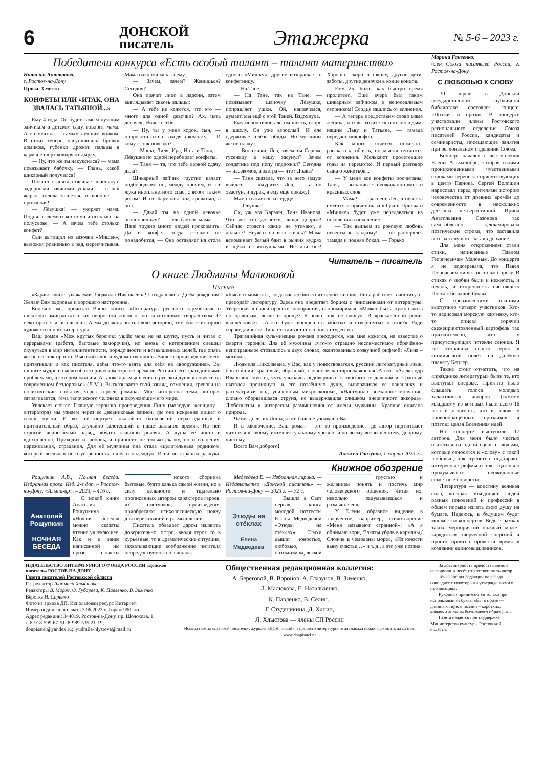6 ДОНСКОЙ
писатель Этажерка № 5-6 – 2023 г.
Победители конкурса «Есть особый талант – талант материнства»
Наталья Литвякова,
г. Ростов-на-Дону
Проза, 3 место
КОНФЕТЫ ИЛИ «ИТАК, ОНА ЗВАЛАСЬ ТАТЬЯНОЙ...»
Ему 4 года. Он будет самым лучшим зайчиком в детском саду, говорит мама. А он мечтал — самым лучшим волком. И стоит теперь, насупившись: бровки домиком, губёнки дрожат, пальцы в кармане шорт ковыряют дырку.
— Ну, что же ты накуксился? — мама повязывает бабочку. — Глянь, какой шикарный получился!
Пока она занята, стягивает шапочку с задорными заячьими ушами — в ней жарко, голова чешется, и вообще, — противная!
— Лёвушка! — укоряет мама. Подняла элемент костюма и осеклась на полуслове. — А зачем тебе столько конфет?
Сын вытащил из вазочки «Мишек», выложил ровненько в ряд, пересчитывая. Мама наклонилась к нему:
— Зачем, зачем? Женишься? Сегодня?
Она прячет лицо в ладони, затем выглядывает сквозь пальцы:
— А тебе не кажется, что это — много для одной девочки? Ах, пять девочек. Ничего себе.
— Ну, ты у меня ходок, сын, — пророкотал отец, заходя в комнату. — И кому ж так повезло?
— Маша, Лиля, Ира, Ната и Таня, — Лёвушка по одной перебирает конфеты.
— Таня — та, что тебе первой сдачу дала?
Шикарный зайчик грустно качает подбородком: он, между прочим, её от жука инопланетного спас, с вооот таким рогом! И от Бармалея под кроватью, а она...
— Давай ты на одной девочке остановишься? — улыбается мама. — Папе трудно много людей прокормить. Да и конфет тогда столько не понадобится, — Она оставляет на столе одного «Мишку», другие возвращает в конфетницу.
— На Тане.
— На Тане, так на Тане, — повязывает шапочку Лёвушке, поправляет ушки. Ой, наплачемся, думает, мы ещё с этой Таней. Вздохнула.
Ему исполнилось летом шесть, скоро в школу. Он уже взрослый! И еле сдерживает слёзы обиды. Но мужчины же не плачут.
— Вот скажи, Лев, зачем ты Серёже гусеницу в кашу засунул? Зачем солдатика под попу подложил? Сегодня — насекомое, а завтра — что? Драка?
— Таня сказала, что за него замуж выйдет, — хмурится Лев, — а он хвастун, и дурак, я ему ещё покажу!
Мама хватается за сердце:
— Лёвушка!
Ох, уж эта Кармен, Таня Иванова. Что же это делается, люди добрые! Сейчас страсти какие не утихают, а дальше? Неужто на всю жизнь? Мама вспоминает белый бант в рыжих кудрях и щёки с веснушками. Не дай бог! Хорошо, скоро в школу, другие дети, заботы, другие девочки в конце концов.
Ему 25. Боже, как быстро время пролетело. Ещё вчера был таким шикарным зайчиком и непоседливым озорником! Сердце зашлось от волнения.
— А теперь предоставим слово маме жениха, что вы хотите сказать молодым, нашим Льву и Татьяне, — тамада передаёт микрофон.
Как много хочется пожелать, рассказать, обнять, но мысли путаются от волнения. Мелькают пролетевшие годы на перемотке. И первый разговор сына о женитьбе...
— У меня все конфеты посчитаны, Таня, — выпаливает неожиданно вместо красивых слов.
— Мама! — краснеет Лев, а невеста смеётся и прячет глаза в букет. Притча о «Мишке» будет уже передаваться из поколения в поколение.
— Так выпьем за роковую любовь невесты к сладкому! — не растерялся тамада и поднял бокал. — Горько!
Читатель – писатель
О книге Людмилы Малюковой
Письмо
«Здравствуйте, уважаемая Людмила Николаевна! Поздравляю с Днём рождения! Желаю Вам здоровья и хорошего настроения.
Конечно же, прочитал Ваши книги. «Литература русского зарубежья» о писателях-эмигрантах с их непростой жизнью, но талантливым творчеством. О некоторых я и не слышал. А мы должны знать свою историю, тем более историю художественной литературы.
Ваш роман «Меж крутых берегов» увлёк меня не на шутку, пусть и читал с перерывами (работа, бытовые заморочки), но вновь с нетерпением спешил окунуться в мир интеллигентности, порядочности и возвышенных целей, где опять же не всё так просто. Высокий слог и художественность Вашего произведения меня притягивали и как писателя, дабы что-то взять для себя на «вооружение». Вы пишите мудро и смело об историческом отрезке времени России с его трагедийными проблемами, в котором жил и я. А также «размышления о русской душе и совести на современном бездорожье» (Л.М.). Высказываете свой взгляд, сомнения, тревоги на политические события через героев романа. Мне интересна тема, которая затрагивается, тема творческого человека в окружающем его мире.
Увлекает сюжет. Главную героиню произведения Лину (молодую женщину – литератора) мы узнаём через её дневниковые записи, где она искренне пишет о своей жизни. И вот её портрет: «какой-то блоковский неразгаданный и притягательный образ, случайно залетевший в наше шальное время». На ней строгий чёрно-белый наряд, «будто клавиши рояля». А душа её чиста и вдохновенна. Приходит и любовь, и приносит не только сказку, но и волнения, переживания, страдания. Для её мужчины она стала «целительным родником, который вселял в него уверенность, силу и надежду». И ей не страшна разлука: «Бывают моменты, когда час любви стоит целой жизни». Лина работает в институте, преподаёт литературу. Здесь она предстаёт борцом с чиновниками от литературы. Уверенная в своей правоте, напористая, непримиримая. «Может быть, нужно жить по правилам, легче и проще? Я знаю: так не смогу». В «раскалённой речи» выплёскивает: «А кто будет воскрешать забытых и отвергнутых поэтов?». Ради справедливости Лина отстаивает способных студентов.
Трагедийная кульминация романа приходится, как мне кажется, на известие о смерти героини. Для её мужчины «что-то страшно несовместимое обречённо-непоправимое отозвалось в двух словах, окантованных созвучной рифмой: «Лина – могила».
Людмила Николаевна, у Вас, как у повествователя, русский литературный язык, богатейший, красивый, образный, словно вязь старославянская. А вот: «Александр Иванович слушал, чуть улыбаясь недоверчиво, словно кто-то далёкий и странный пытался проникнуть в его потаённую душу, выворачивая её наизнанку и рассматривая под усиленным микроскопом», «Наступило внезапное молчание, словно оборвавшаяся струна, не выдержавшая слишком энергичного аккорда». Любопытны и интересны размышления от имени мужчины. Красиво описана природа.
Читая дневник Лины, я всё больше узнавал о Вас.
И в заключение: Ваш роман – это то произведение, где автор подтягивает читателя к своему интеллектуальному уровню и ко всему возвышенному, доброму, чистому.
Всего Вам доброго!
Алексей Глазунов, 1 марта 2023 г.»
Книжное обозрение
Рощупкин А.В., Ночная беседа. Избранная проза. Изд. 2-е доп. – Ростов-на-Дону: «Альта-ир». – 2023, – 416 с.
Анатолий Рощупкин
НОЧНАЯ БЕСЕДА
О новой книге Анатолия Рощупкина «Ночная беседа» можно сказать: чтение увлекающее. Как и в ранее написанной им прозе, сюжеты нового сборника бытовые, будто калька самой жизни, но в силу цельности и тщательно прописанных автором характеров героев, их поступков, произведения приобретают психологическую почву для переживаний и размышлений.
Писатель обладает даром излагать доверительно, остро, вводя героя то в курьёзные, то в драматические ситуации, захватывающие воображение читателя непредсказуемостью финала.
Медведева Е. — Избранная лирика. — Издательство «Донской писатель» — Ростов-на-Дону — 2023 г. — 72 с.
Этюды на стёклах
Елена Медведева
Вышла в Свет первая книга молодой поэтессы Елены Медведевой «Этюды на стёклах». Стихи дышат юностью, любовью, оптимизмом, лёгкой грустью и желанием понять и постичь мир человеческого общения. Читая их, невольно задумываешься и размышляешь.
У Елены образное видение в творчестве, например, стихотворение «Меня называют странной»: «А я обнимаю зори, /Закаты убрав в карманы,/ Сложив в чемоданы море», «Из юности выну счастье…» и т. д., а это уже поэзия.
Марина Ганзенко,
член Союза писателей России, г. Ростов-на-Дону
С ЛЮБОВЬЮ К СЛОВУ
30 апреля в Донской государственной публичной библиотеке состоялся концерт «Поэзия и проза». В концерте участвовали члены Ростовского регионального отделения Союза писателей России, кандидаты и семинаристы, посещающие занятия при региональном отделении Союза.
Концерт начался с выступления Елены Альмалибре, которая своими проникновенными чувственными строками перенесла присутствующих в центр Парижа. Сергей Волошин нарисовал перед зрителями историю человечества от древних времён до современности в нескольких десятках четверостиший. Ирина Анатольевна Сазонова так самозабвенно декламировала поэтические строки, что заставила весь зал слушать, затаив дыхание.
Для меня откровением стали стихи, написанные Павлом Георгиевичем Маловым. До концерта я не подозревала, что Павел Георгиевич пишет не только прозу. В стихах о любви были и нежность, и печаль, и искренность настоящего Поэта с большой буквы.
С прозаическими текстами выступило четверо участников. Кто-то нарисовал морскую картинку, кто-то описал горячий свежеприготовленный картофель так притягательно, что у присутствующих потекли слюнки. Я же отправила своего героя в космический полёт на далёкую планету Кеплер.
Также стоит отметить, что на «празднике литературы» были те, кто выступал впервые. Приятно было слышать голоса молодых талантливых авторов (самому младшему из которых было всего 16 лет) и понимать, что в голове у «новообращённых прозаиков и поэтов» целая Вселенная идей!
На концерте выступило 17 авторов. Для меня было честью оказаться на одной сцене с людьми, которые относятся к «слову» с такой любовью, так трепетно подбирают интересные рифмы и так тщательно продумывают неожиданные сюжетные повороты.
Литература — воистину великая сила, которая объединяет людей разных поколений и профессий в общем порыве излить свою душу на бумаге. Надеюсь, в будущем будет множество концертов. Ведь в рамках таких мероприятий каждый может зарядиться творческой энергией и просто приятно провести время в компании единомышленников.
ИЗДАТЕЛЬСТВО ЛИТЕРАТУРНОГО ФОНДА РОССИИ «Донской писатель» РОСТОВ-НА-ДОНУ
Газета писателей Ростовской области
Гл. редактор Людмила Хлыстова
Редакторы В. Морж, О. Губарева, К. Павленко, В. Зименко
Вёрстка И. Сиренко
Фото из архива ДП. Использован ресурс Интернет.
Номер подписан в печать 3.06.2023 г. Тираж 990 экз.
Адрес редакции: 344019, Ростов-на-Дону, пр. Шолохова, 1
т. 8-918-599-67-51; 8-989-535-21-19;
donpisatel@yandex.ru; lyudmila-hlystova@mail.ru
Общественная редакционная коллегия:
А. Береговой, В. Воронов, А. Глазунов, В. Зименко,
Л. Малюкова, Е. Натальченко,
К. Павленко, В. Селин.,
Г. Студеникина, Д. Ханин,
Л. Хлыстова — члены СП России
Номера газеты «Донской писатель», журнала «ДОН_новый» и Донского литературного альманаха можно прочитать на сайтах: www.donpisatel.ru
За достоверность предоставляемой информации несёт ответственность автор.
Точка зрения редакции не всегда совпадает с некоторыми утверждениями в публикациях.
Рукописи принимаются только при использовании буквы «Ё», в прозе — длинных тире, в поэзии – коротких, кавычки должны быть такого образца «-».
Газета издаётся при поддержке Министерства культуры Ростовской области.